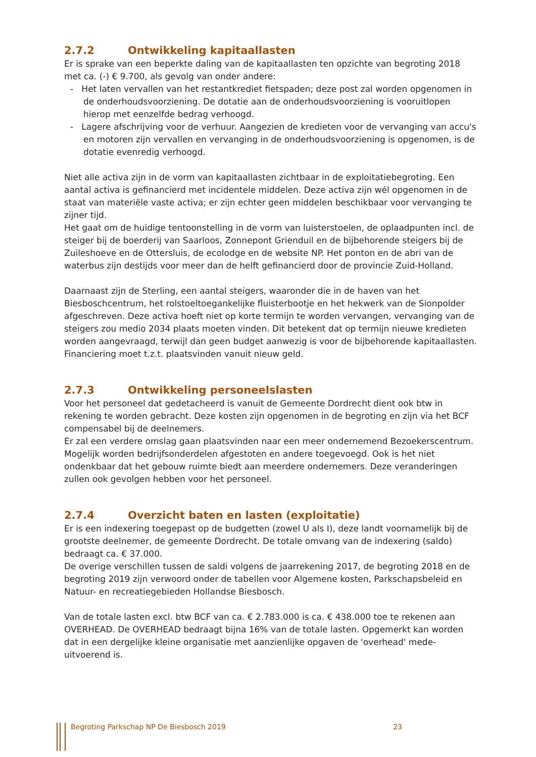2.7.2 Ontwikkeling kapitaallasten
Er is sprake van een beperkte daling van de kapitaallasten ten opzichte van begroting 2018 met ca. (-) € 9.700, als gevolg van onder andere:
- Het laten vervallen van het restantkrediet fietspaden; deze post zal worden opgenomen in de onderhoudsvoorziening. De dotatie aan de onderhoudsvoorziening is vooruitlopen hierop met eenzelfde bedrag verhoogd.
- Lagere afschrijving voor de verhuur. Aangezien de kredieten voor de vervanging van accu's en motoren zijn vervallen en vervanging in de onderhoudsvoorziening is opgenomen, is de dotatie evenredig verhoogd.
Niet alle activa zijn in de vorm van kapitaallasten zichtbaar in de exploitatiebegroting. Een aantal activa is gefinancierd met incidentele middelen. Deze activa zijn wél opgenomen in de staat van materiële vaste activa; er zijn echter geen middelen beschikbaar voor vervanging te zijner tijd.
Het gaat om de huidige tentoonstelling in de vorm van luisterstoelen, de oplaadpunten incl. de steiger bij de boerderij van Saarloos, Zonnepont Grienduil en de bijbehorende steigers bij de Zuileshoeve en de Ottersluis, de ecolodge en de website NP. Het ponton en de abri van de waterbus zijn destijds voor meer dan de helft gefinancierd door de provincie Zuid-Holland.
Daarnaast zijn de Sterling, een aantal steigers, waaronder die in de haven van het Biesboschcentrum, het rolstoeltoegankelijke fluisterbootje en het hekwerk van de Sionpolder afgeschreven. Deze activa hoeft niet op korte termijn te worden vervangen, vervanging van de steigers zou medio 2034 plaats moeten vinden. Dit betekent dat op termijn nieuwe kredieten worden aangevraagd, terwijl dan geen budget aanwezig is voor de bijbehorende kapitaallasten. Financiering moet t.z.t. plaatsvinden vanuit nieuw geld.
2.7.3 Ontwikkeling personeelslasten
Voor het personeel dat gedetacheerd is vanuit de Gemeente Dordrecht dient ook btw in rekening te worden gebracht. Deze kosten zijn opgenomen in de begroting en zijn via het BCF compensabel bij de deelnemers.
Er zal een verdere omslag gaan plaatsvinden naar een meer ondernemend Bezoekerscentrum. Mogelijk worden bedrijfsonderdelen afgestoten en andere toegevoegd. Ook is het niet ondenkbaar dat het gebouw ruimte biedt aan meerdere ondernemers. Deze veranderingen zullen ook gevolgen hebben voor het personeel.
2.7.4 Overzicht baten en lasten (exploitatie)
Er is een indexering toegepast op de budgetten (zowel U als I), deze landt voornamelijk bij de grootste deelnemer, de gemeente Dordrecht. De totale omvang van de indexering (saldo) bedraagt ca. € 37.000.
De overige verschillen tussen de saldi volgens de jaarrekening 2017, de begroting 2018 en de begroting 2019 zijn verwoord onder de tabellen voor Algemene kosten, Parkschapsbeleid en Natuur- en recreatiegebieden Hollandse Biesbosch.
Van de totale lasten excl. btw BCF van ca. € 2.783.000 is ca. € 438.000 toe te rekenen aan OVERHEAD. De OVERHEAD bedraagt bijna 16% van de totale lasten. Opgemerkt kan worden dat in een dergelijke kleine organisatie met aanzienlijke opgaven de 'overhead' mede-uitvoerend is.
Begroting Parkschap NP De Biesbosch 2019 23